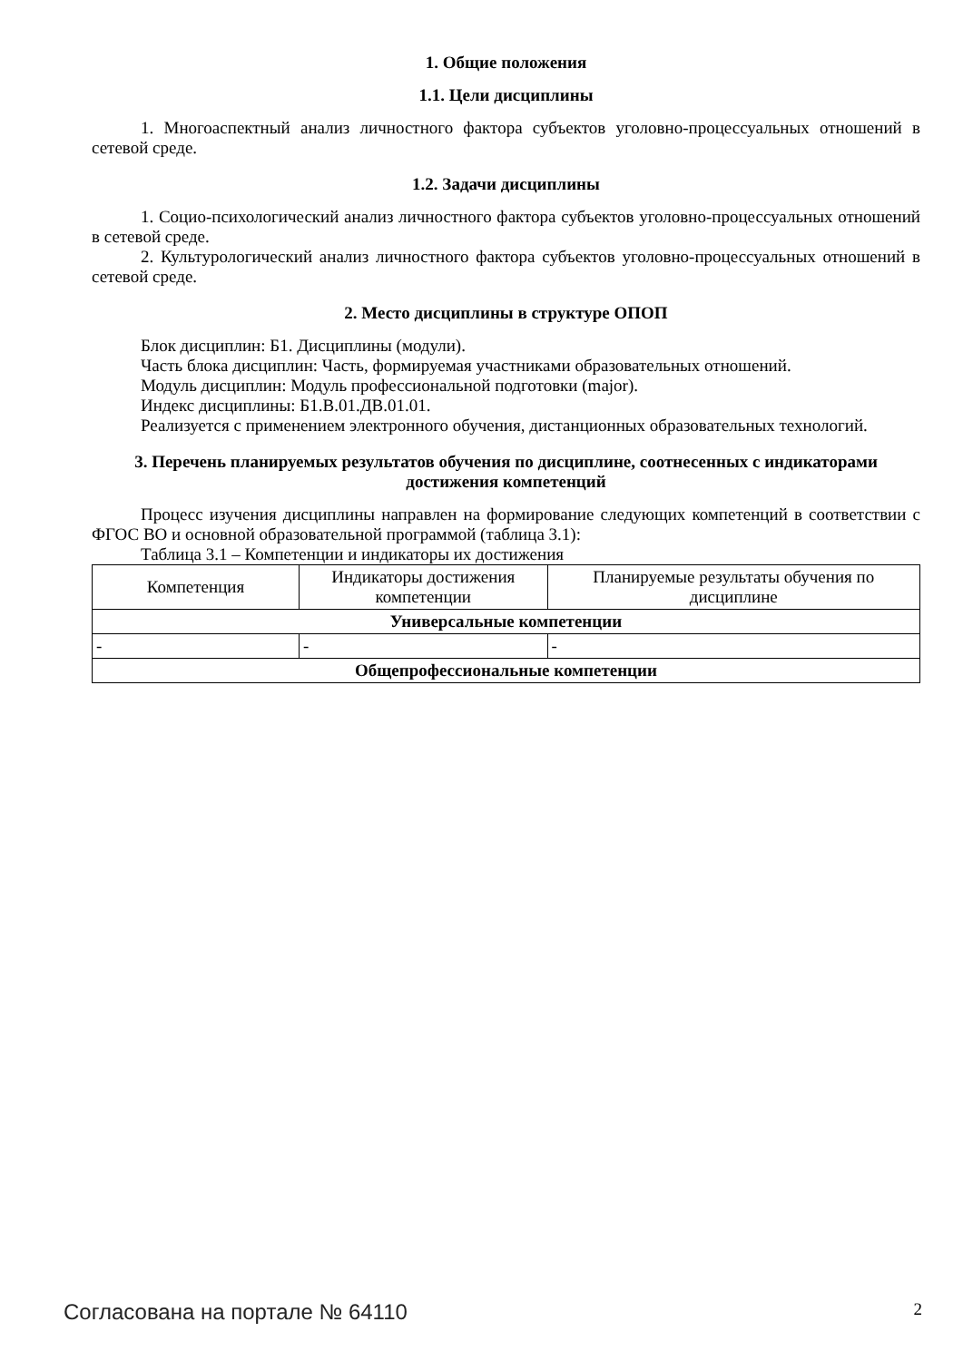1. Общие положения
1.1. Цели дисциплины
1. Многоаспектный анализ личностного фактора субъектов уголовно-процессуальных отношений в сетевой среде.
1.2. Задачи дисциплины
1. Социо-психологический анализ личностного фактора субъектов уголовно-процессуальных отношений в сетевой среде.
2. Культурологический анализ личностного фактора субъектов уголовно-процессуальных отношений в сетевой среде.
2. Место дисциплины в структуре ОПОП
Блок дисциплин: Б1. Дисциплины (модули).
Часть блока дисциплин: Часть, формируемая участниками образовательных отношений.
Модуль дисциплин: Модуль профессиональной подготовки (major).
Индекс дисциплины: Б1.В.01.ДВ.01.01.
Реализуется с применением электронного обучения, дистанционных образовательных технологий.
3. Перечень планируемых результатов обучения по дисциплине, соотнесенных с индикаторами достижения компетенций
Процесс изучения дисциплины направлен на формирование следующих компетенций в соответствии с ФГОС ВО и основной образовательной программой (таблица 3.1):
Таблица 3.1 – Компетенции и индикаторы их достижения
| Компетенция | Индикаторы достижения компетенции | Планируемые результаты обучения по дисциплине |
| --- | --- | --- |
| Универсальные компетенции | | |
| - | - | - |
| Общепрофессиональные компетенции | | |
Согласована на портале № 64110 2